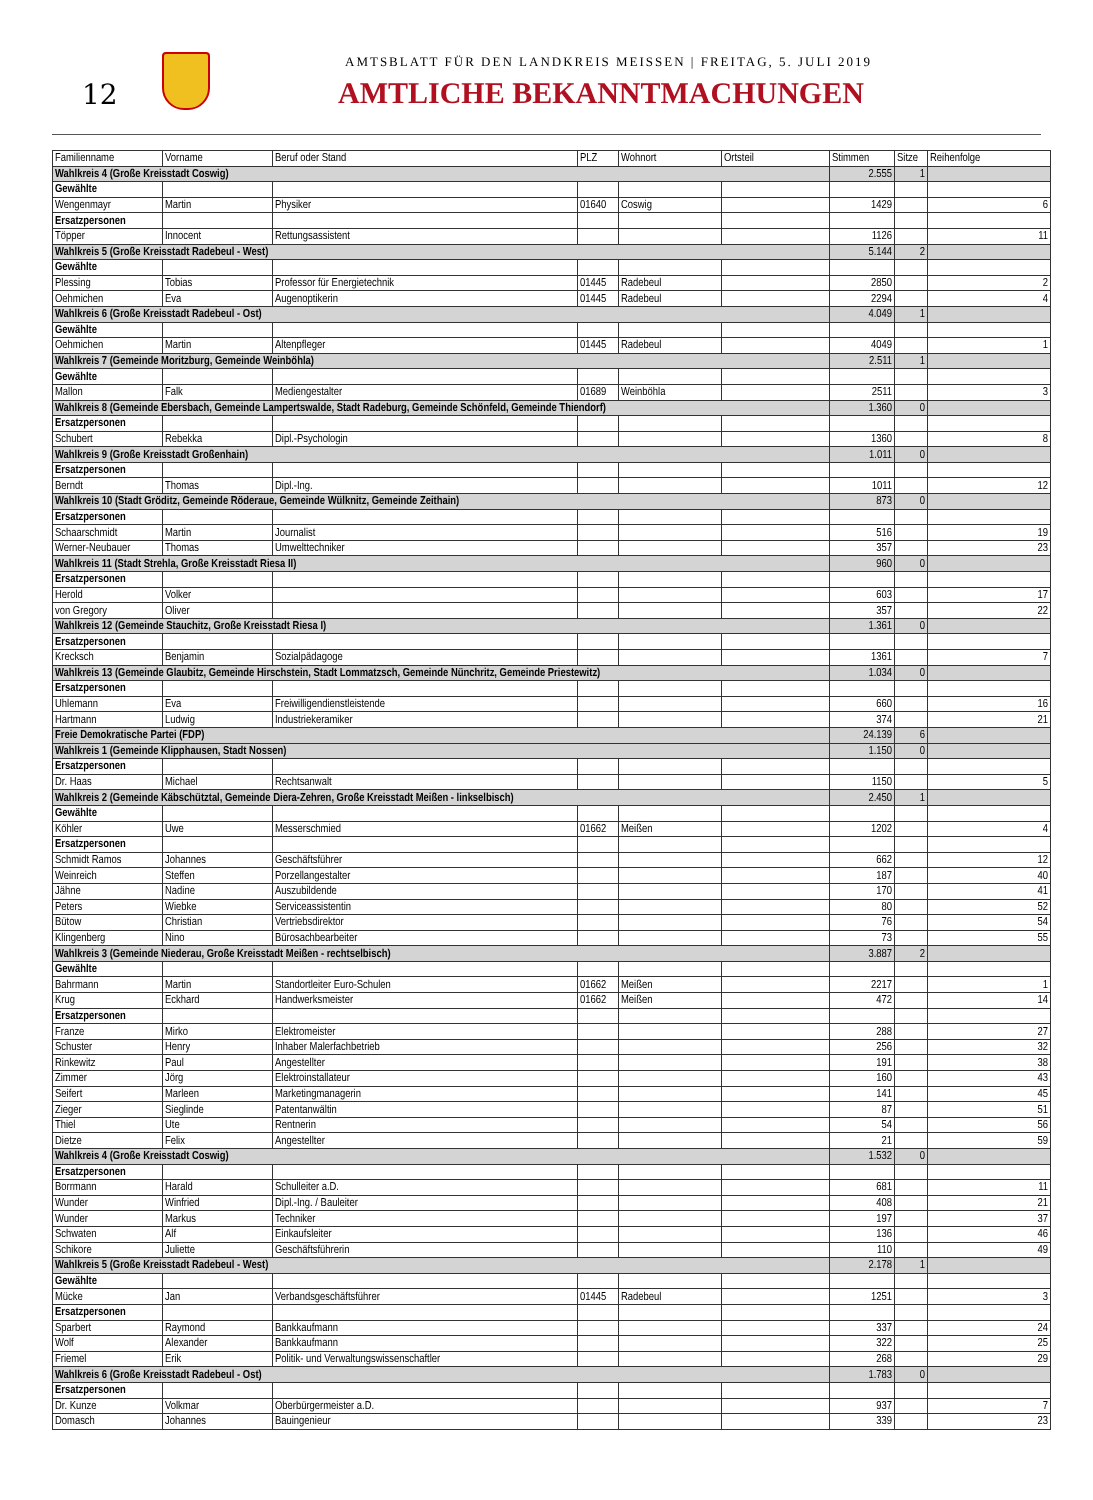12
AMTSBLATT FÜR DEN LANDKREIS MEISSEN | FREITAG, 5. JULI 2019
AMTLICHE BEKANNTMACHUNGEN
| Familienname | Vorname | Beruf oder Stand | PLZ | Wohnort | Ortsteil | Stimmen | Sitze | Reihenfolge |
| Wahlkreis 4 (Große Kreisstadt Coswig) | | | | | | 2.555 | 1 | |
| Gewählte | | | | | | | | |
| Wengenmayr | Martin | Physiker | 01640 | Coswig | | 1429 | | 6 |
| Ersatzpersonen | | | | | | | | |
| Töpper | Innocent | Rettungsassistent | | | | 1126 | | 11 |
| Wahlkreis 5 (Große Kreisstadt Radebeul - West) | | | | | | 5.144 | 2 | |
| Gewählte | | | | | | | | |
| Plessing | Tobias | Professor für Energietechnik | 01445 | Radebeul | | 2850 | | 2 |
| Oehmichen | Eva | Augenoptikerin | 01445 | Radebeul | | 2294 | | 4 |
| Wahlkreis 6 (Große Kreisstadt Radebeul - Ost) | | | | | | 4.049 | 1 | |
| Gewählte | | | | | | | | |
| Oehmichen | Martin | Altenpfleger | 01445 | Radebeul | | 4049 | | 1 |
| Wahlkreis 7 (Gemeinde Moritzburg, Gemeinde Weinböhla) | | | | | | 2.511 | 1 | |
| Gewählte | | | | | | | | |
| Mallon | Falk | Mediengestalter | 01689 | Weinböhla | | 2511 | | 3 |
| Wahlkreis 8 (Gemeinde Ebersbach, Gemeinde Lampertswalde, Stadt Radeburg, Gemeinde Schönfeld, Gemeinde Thiendorf) | | | | | | 1.360 | 0 | |
| Ersatzpersonen | | | | | | | | |
| Schubert | Rebekka | Dipl.-Psychologin | | | | 1360 | | 8 |
| Wahlkreis 9 (Große Kreisstadt Großenhain) | | | | | | 1.011 | 0 | |
| Ersatzpersonen | | | | | | | | |
| Berndt | Thomas | Dipl.-Ing. | | | | 1011 | | 12 |
| Wahlkreis 10 (Stadt Gröditz, Gemeinde Röderaue, Gemeinde Wülknitz, Gemeinde Zeithain) | | | | | | 873 | 0 | |
| Ersatzpersonen | | | | | | | | |
| Schaarschmidt | Martin | Journalist | | | | 516 | | 19 |
| Werner-Neubauer | Thomas | Umwelttechniker | | | | 357 | | 23 |
| Wahlkreis 11 (Stadt Strehla, Große Kreisstadt Riesa II) | | | | | | 960 | 0 | |
| Ersatzpersonen | | | | | | | | |
| Herold | Volker | | | | | 603 | | 17 |
| von Gregory | Oliver | | | | | 357 | | 22 |
| Wahlkreis 12 (Gemeinde Stauchitz, Große Kreisstadt Riesa I) | | | | | | 1.361 | 0 | |
| Ersatzpersonen | | | | | | | | |
| Krecksch | Benjamin | Sozialpädagoge | | | | 1361 | | 7 |
| Wahlkreis 13 (Gemeinde Glaubitz, Gemeinde Hirschstein, Stadt Lommatzsch, Gemeinde Nünchritz, Gemeinde Priestewitz) | | | | | | 1.034 | 0 | |
| Ersatzpersonen | | | | | | | | |
| Uhlemann | Eva | Freiwilligendienstleistende | | | | 660 | | 16 |
| Hartmann | Ludwig | Industriekeramiker | | | | 374 | | 21 |
| Freie Demokratische Partei (FDP) | | | | | | 24.139 | 6 | |
| Wahlkreis 1 (Gemeinde Klipphausen, Stadt Nossen) | | | | | | 1.150 | 0 | |
| Ersatzpersonen | | | | | | | | |
| Dr. Haas | Michael | Rechtsanwalt | | | | 1150 | | 5 |
| Wahlkreis 2 (Gemeinde Käbschütztal, Gemeinde Diera-Zehren, Große Kreisstadt Meißen - linkselbisch) | | | | | | 2.450 | 1 | |
| Gewählte | | | | | | | | |
| Köhler | Uwe | Messerschmied | 01662 | Meißen | | 1202 | | 4 |
| Ersatzpersonen | | | | | | | | |
| Schmidt Ramos | Johannes | Geschäftsführer | | | | 662 | | 12 |
| Weinreich | Steffen | Porzellangestalter | | | | 187 | | 40 |
| Jähne | Nadine | Auszubildende | | | | 170 | | 41 |
| Peters | Wiebke | Serviceassistentin | | | | 80 | | 52 |
| Bütow | Christian | Vertriebsdirektor | | | | 76 | | 54 |
| Klingenberg | Nino | Bürosachbearbeiter | | | | 73 | | 55 |
| Wahlkreis 3 (Gemeinde Niederau, Große Kreisstadt Meißen - rechtselbisch) | | | | | | 3.887 | 2 | |
| Gewählte | | | | | | | | |
| Bahrmann | Martin | Standortleiter Euro-Schulen | 01662 | Meißen | | 2217 | | 1 |
| Krug | Eckhard | Handwerksmeister | 01662 | Meißen | | 472 | | 14 |
| Ersatzpersonen | | | | | | | | |
| Franze | Mirko | Elektromeister | | | | 288 | | 27 |
| Schuster | Henry | Inhaber Malerfachbetrieb | | | | 256 | | 32 |
| Rinkewitz | Paul | Angestellter | | | | 191 | | 38 |
| Zimmer | Jörg | Elektroinstallateur | | | | 160 | | 43 |
| Seifert | Marleen | Marketingmanagerin | | | | 141 | | 45 |
| Zieger | Sieglinde | Patentanwältin | | | | 87 | | 51 |
| Thiel | Ute | Rentnerin | | | | 54 | | 56 |
| Dietze | Felix | Angestellter | | | | 21 | | 59 |
| Wahlkreis 4 (Große Kreisstadt Coswig) | | | | | | 1.532 | 0 | |
| Ersatzpersonen | | | | | | | | |
| Borrmann | Harald | Schulleiter a.D. | | | | 681 | | 11 |
| Wunder | Winfried | Dipl.-Ing. / Bauleiter | | | | 408 | | 21 |
| Wunder | Markus | Techniker | | | | 197 | | 37 |
| Schwaten | Alf | Einkaufsleiter | | | | 136 | | 46 |
| Schikore | Juliette | Geschäftsführerin | | | | 110 | | 49 |
| Wahlkreis 5 (Große Kreisstadt Radebeul - West) | | | | | | 2.178 | 1 | |
| Gewählte | | | | | | | | |
| Mücke | Jan | Verbandsgeschäftsführer | 01445 | Radebeul | | 1251 | | 3 |
| Ersatzpersonen | | | | | | | | |
| Sparbert | Raymond | Bankkaufmann | | | | 337 | | 24 |
| Wolf | Alexander | Bankkaufmann | | | | 322 | | 25 |
| Friemel | Erik | Politik- und Verwaltungswissenschaftler | | | | 268 | | 29 |
| Wahlkreis 6 (Große Kreisstadt Radebeul - Ost) | | | | | | 1.783 | 0 | |
| Ersatzpersonen | | | | | | | | |
| Dr. Kunze | Volkmar | Oberbürgermeister a.D. | | | | 937 | | 7 |
| Domasch | Johannes | Bauingenieur | | | | 339 | | 23 |